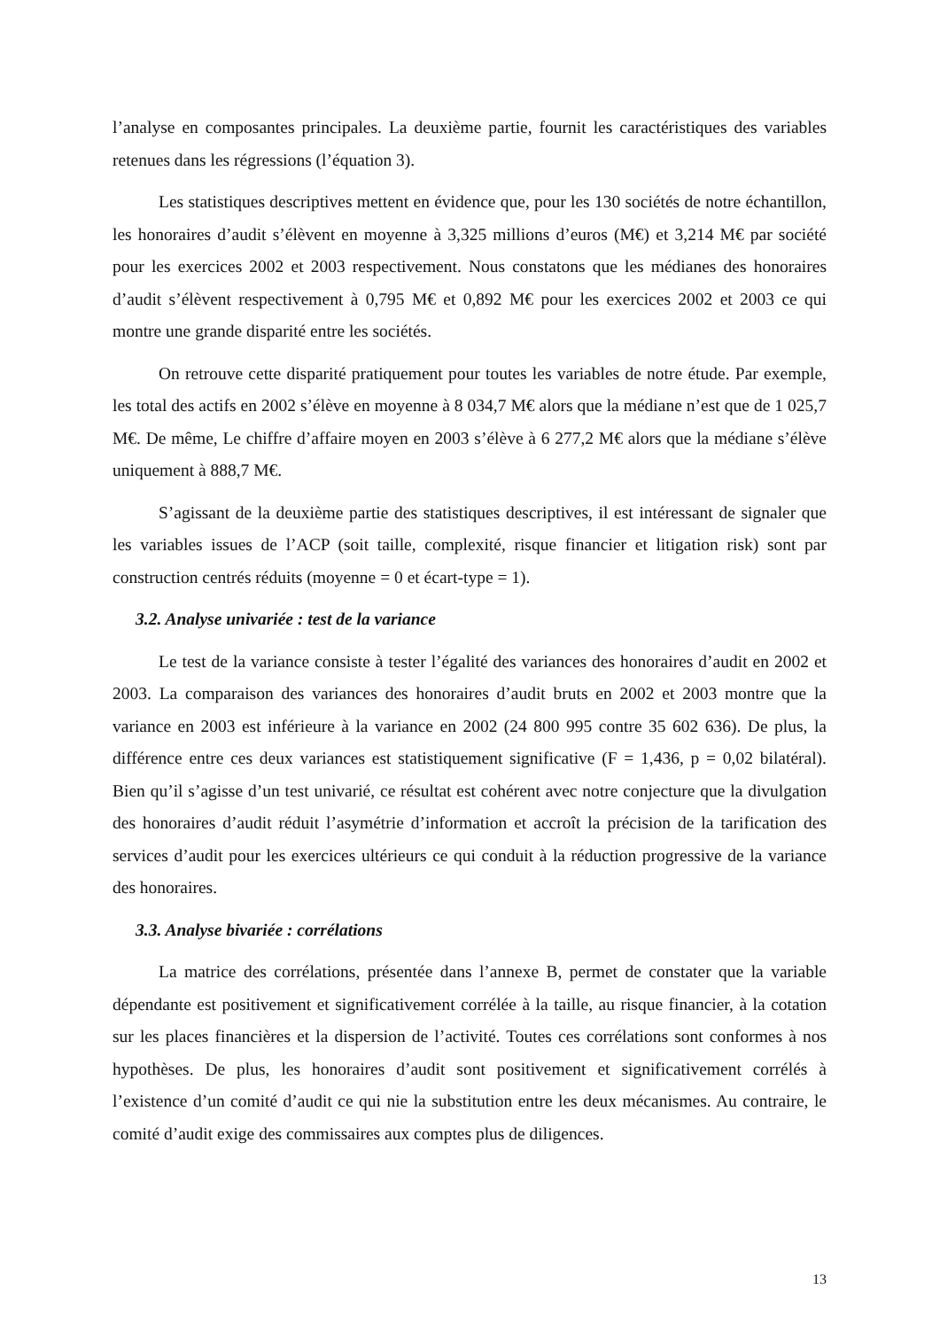l’analyse en composantes principales. La deuxième partie, fournit les caractéristiques des variables retenues dans les régressions (l’équation 3).
Les statistiques descriptives mettent en évidence que, pour les 130 sociétés de notre échantillon, les honoraires d’audit s’élèvent en moyenne à 3,325 millions d’euros (M€) et 3,214 M€ par société pour les exercices 2002 et 2003 respectivement. Nous constatons que les médianes des honoraires d’audit s’élèvent respectivement à 0,795 M€ et 0,892 M€ pour les exercices 2002 et 2003 ce qui montre une grande disparité entre les sociétés.
On retrouve cette disparité pratiquement pour toutes les variables de notre étude. Par exemple, les total des actifs en 2002 s’élève en moyenne à 8 034,7 M€ alors que la médiane n’est que de 1 025,7 M€. De même, Le chiffre d’affaire moyen en 2003 s’élève à 6 277,2 M€ alors que la médiane s’élève uniquement à 888,7 M€.
S’agissant de la deuxième partie des statistiques descriptives, il est intéressant de signaler que les variables issues de l’ACP (soit taille, complexité, risque financier et litigation risk) sont par construction centrés réduits (moyenne = 0 et écart-type = 1).
3.2. Analyse univariée : test de la variance
Le test de la variance consiste à tester l’égalité des variances des honoraires d’audit en 2002 et 2003. La comparaison des variances des honoraires d’audit bruts en 2002 et 2003 montre que la variance en 2003 est inférieure à la variance en 2002 (24 800 995 contre 35 602 636). De plus, la différence entre ces deux variances est statistiquement significative (F = 1,436, p = 0,02 bilatéral). Bien qu’il s’agisse d’un test univarié, ce résultat est cohérent avec notre conjecture que la divulgation des honoraires d’audit réduit l’asymétrie d’information et accroît la précision de la tarification des services d’audit pour les exercices ultérieurs ce qui conduit à la réduction progressive de la variance des honoraires.
3.3. Analyse bivariée : corrélations
La matrice des corrélations, présentée dans l’annexe B, permet de constater que la variable dépendante est positivement et significativement corrélée à la taille, au risque financier, à la cotation sur les places financières et la dispersion de l’activité. Toutes ces corrélations sont conformes à nos hypothèses. De plus, les honoraires d’audit sont positivement et significativement corrélés à l’existence d’un comité d’audit ce qui nie la substitution entre les deux mécanismes. Au contraire, le comité d’audit exige des commissaires aux comptes plus de diligences.
13